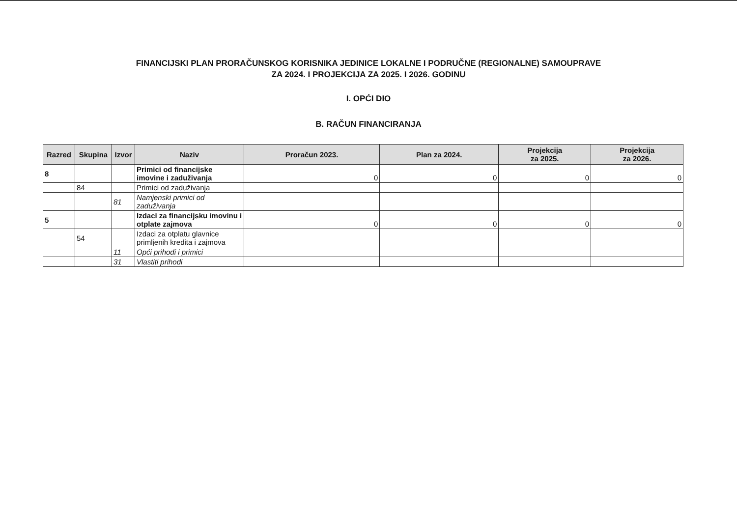FINANCIJSKI PLAN PRORAČUNSKOG KORISNIKA JEDINICE LOKALNE I PODRUČNE (REGIONALNE) SAMOUPRAVE
ZA 2024. I PROJEKCIJA ZA 2025. I 2026. GODINU
I. OPĆI DIO
B. RAČUN FINANCIRANJA
| Razred | Skupina | Izvor | Naziv | Proračun 2023. | Plan za 2024. | Projekcija za 2025. | Projekcija za 2026. |
| --- | --- | --- | --- | --- | --- | --- | --- |
| 8 | | | Primici od financijske imovine i zaduživanja | 0 | 0 | 0 | 0 |
| | 84 | | Primici od zaduživanja | | | | |
| | | 81 | Namjenski primici od zaduživanja | | | | |
| 5 | | | Izdaci za financijsku imovinu i otplate zajmova | 0 | 0 | 0 | 0 |
| | 54 | | Izdaci za otplatu glavnice primljenih kredita i zajmova | | | | |
| | | 11 | Opći prihodi i primici | | | | |
| | | 31 | Vlastiti prihodi | | | | |